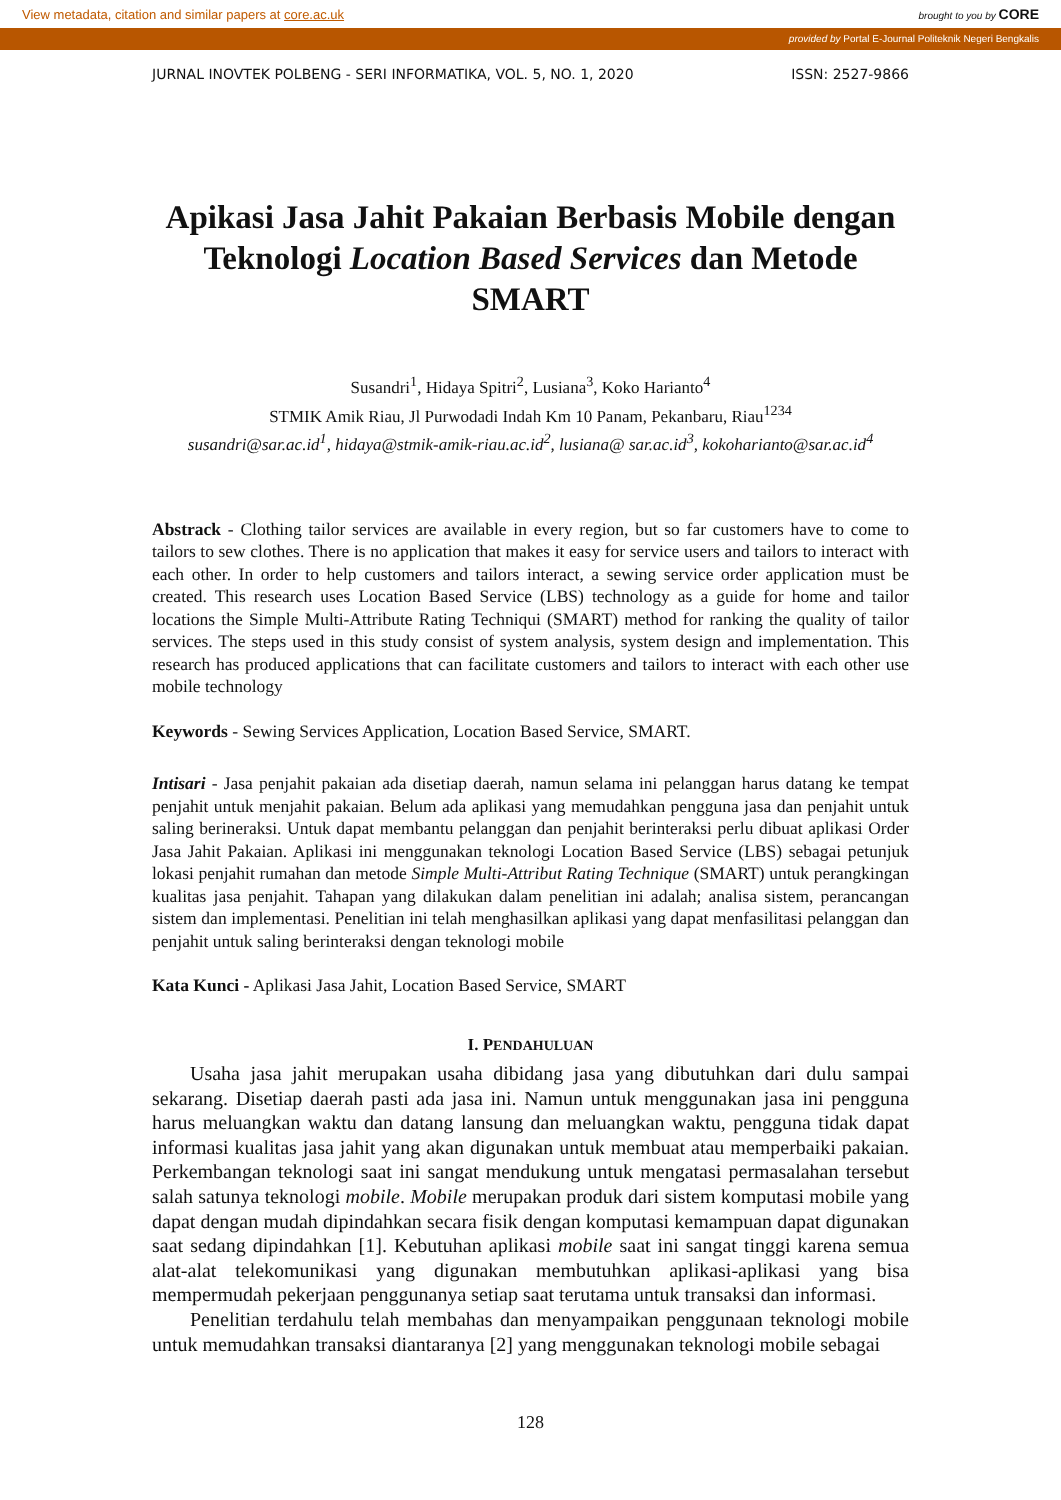View metadata, citation and similar papers at core.ac.uk brought to you by CORE
provided by Portal E-Journal Politeknik Negeri Bengkalis
JURNAL INOVTEK POLBENG - SERI INFORMATIKA, VOL. 5, NO. 1, 2020 ISSN: 2527-9866
Apikasi Jasa Jahit Pakaian Berbasis Mobile dengan Teknologi Location Based Services dan Metode SMART
Susandri<sup>1</sup>, Hidaya Spitri<sup>2</sup>, Lusiana<sup>3</sup>, Koko Harianto<sup>4</sup>
STMIK Amik Riau, Jl Purwodadi Indah Km 10 Panam, Pekanbaru, Riau<sup>1234</sup>
susandri@sar.ac.id<sup>1</sup>, hidaya@stmik-amik-riau.ac.id<sup>2</sup>, lusiana@ sar.ac.id<sup>3</sup>, kokoharianto@sar.ac.id<sup>4</sup>
Abstrack - Clothing tailor services are available in every region, but so far customers have to come to tailors to sew clothes. There is no application that makes it easy for service users and tailors to interact with each other. In order to help customers and tailors interact, a sewing service order application must be created. This research uses Location Based Service (LBS) technology as a guide for home and tailor locations the Simple Multi-Attribute Rating Techniqui (SMART) method for ranking the quality of tailor services. The steps used in this study consist of system analysis, system design and implementation. This research has produced applications that can facilitate customers and tailors to interact with each other use mobile technology
Keywords - Sewing Services Application, Location Based Service, SMART.
Intisari - Jasa penjahit pakaian ada disetiap daerah, namun selama ini pelanggan harus datang ke tempat penjahit untuk menjahit pakaian. Belum ada aplikasi yang memudahkan pengguna jasa dan penjahit untuk saling berineraksi. Untuk dapat membantu pelanggan dan penjahit berinteraksi perlu dibuat aplikasi Order Jasa Jahit Pakaian. Aplikasi ini menggunakan teknologi Location Based Service (LBS) sebagai petunjuk lokasi penjahit rumahan dan metode Simple Multi-Attribut Rating Technique (SMART) untuk perangkingan kualitas jasa penjahit. Tahapan yang dilakukan dalam penelitian ini adalah; analisa sistem, perancangan sistem dan implementasi. Penelitian ini telah menghasilkan aplikasi yang dapat menfasilitasi pelanggan dan penjahit untuk saling berinteraksi dengan teknologi mobile
Kata Kunci - Aplikasi Jasa Jahit, Location Based Service, SMART
I. PENDAHULUAN
Usaha jasa jahit merupakan usaha dibidang jasa yang dibutuhkan dari dulu sampai sekarang. Disetiap daerah pasti ada jasa ini. Namun untuk menggunakan jasa ini pengguna harus meluangkan waktu dan datang lansung dan meluangkan waktu, pengguna tidak dapat informasi kualitas jasa jahit yang akan digunakan untuk membuat atau memperbaiki pakaian. Perkembangan teknologi saat ini sangat mendukung untuk mengatasi permasalahan tersebut salah satunya teknologi mobile. Mobile merupakan produk dari sistem komputasi mobile yang dapat dengan mudah dipindahkan secara fisik dengan komputasi kemampuan dapat digunakan saat sedang dipindahkan [1]. Kebutuhan aplikasi mobile saat ini sangat tinggi karena semua alat-alat telekomunikasi yang digunakan membutuhkan aplikasi-aplikasi yang bisa mempermudah pekerjaan penggunanya setiap saat terutama untuk transaksi dan informasi.
Penelitian terdahulu telah membahas dan menyampaikan penggunaan teknologi mobile untuk memudahkan transaksi diantaranya [2] yang menggunakan teknologi mobile sebagai
128